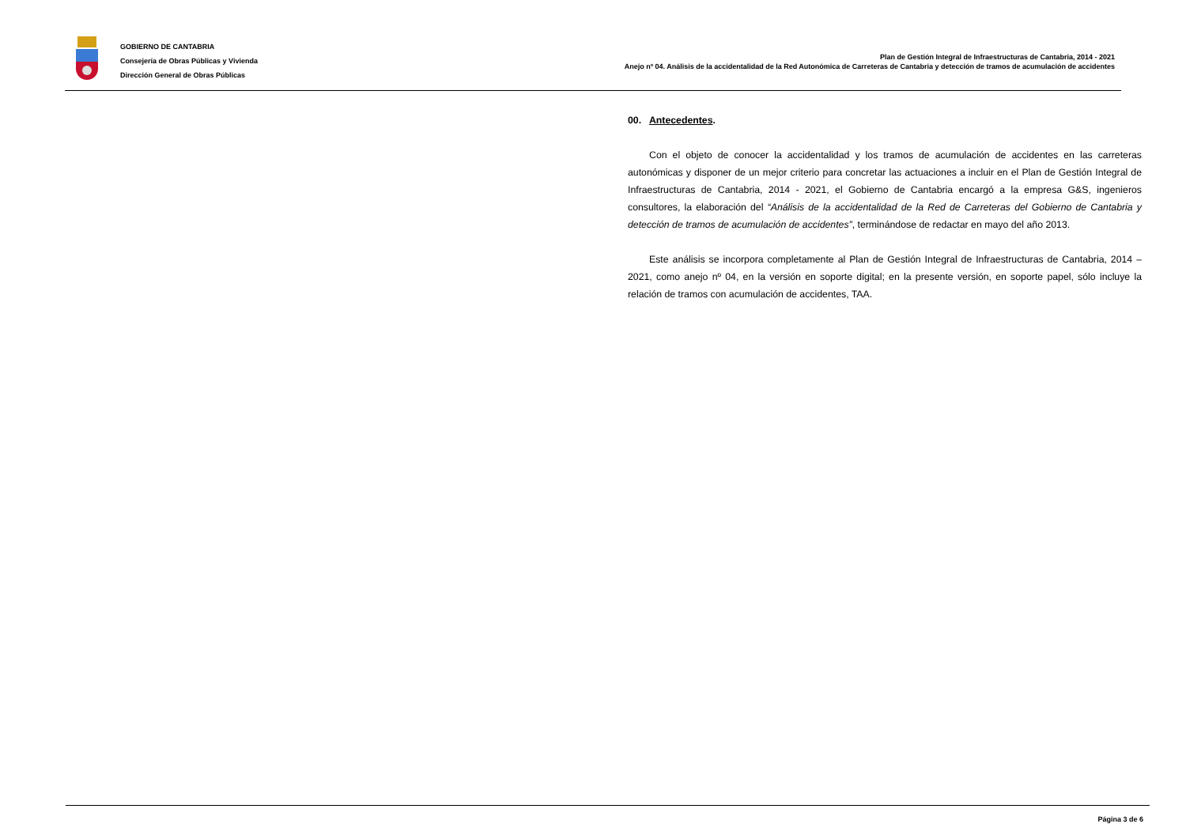GOBIERNO DE CANTABRIA
Consejería de Obras Públicas y Vivienda
Dirección General de Obras Públicas
Plan de Gestión Integral de Infraestructuras de Cantabria, 2014 - 2021
Anejo nº 04. Análisis de la accidentalidad de la Red Autonómica de Carreteras de Cantabria y detección de tramos de acumulación de accidentes
00. Antecedentes.
Con el objeto de conocer la accidentalidad y los tramos de acumulación de accidentes en las carreteras autonómicas y disponer de un mejor criterio para concretar las actuaciones a incluir en el Plan de Gestión Integral de Infraestructuras de Cantabria, 2014 - 2021, el Gobierno de Cantabria encargó a la empresa G&S, ingenieros consultores, la elaboración del “Análisis de la accidentalidad de la Red de Carreteras del Gobierno de Cantabria y detección de tramos de acumulación de accidentes”, terminándose de redactar en mayo del año 2013.
Este análisis se incorpora completamente al Plan de Gestión Integral de Infraestructuras de Cantabria, 2014 – 2021, como anejo nº 04, en la versión en soporte digital; en la presente versión, en soporte papel, sólo incluye la relación de tramos con acumulación de accidentes, TAA.
Página 3 de 6